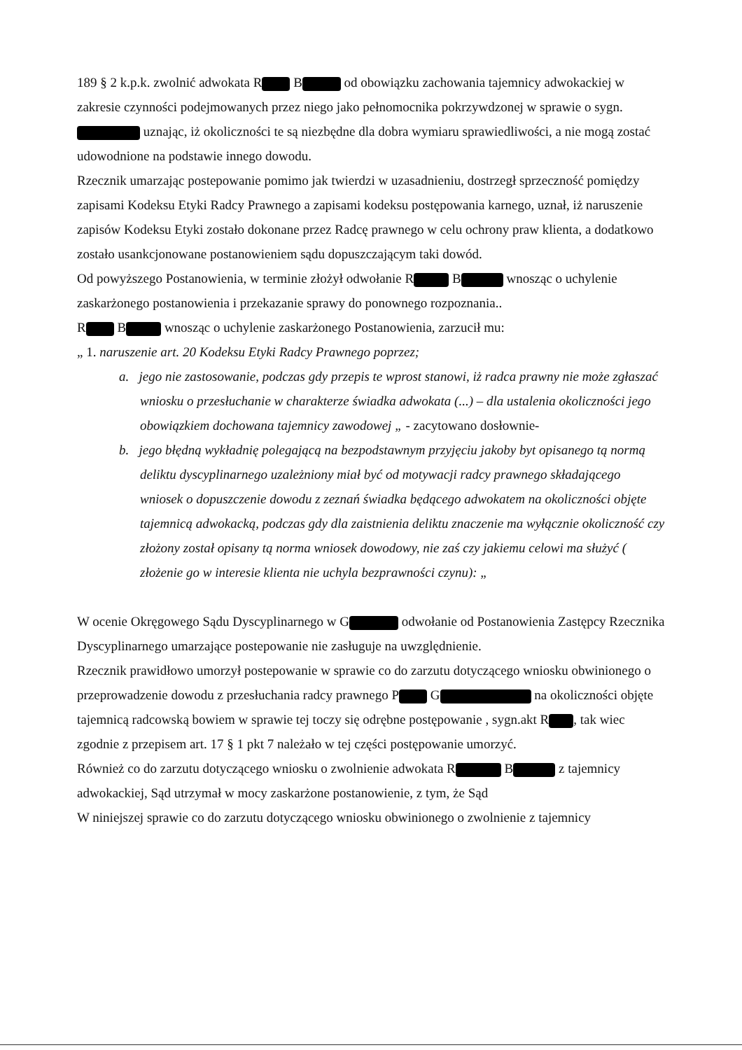189 § 2 k.p.k. zwolnić adwokata R B od obowiązku zachowania tajemnicy adwokackiej w zakresie czynności podejmowanych przez niego jako pełnomocnika pokrzywdzonej w sprawie o sygn. uznając, iż okoliczności te są niezbędne dla dobra wymiaru sprawiedliwości, a nie mogą zostać udowodnione na podstawie innego dowodu.
Rzecznik umarzając postepowanie pomimo jak twierdzi w uzasadnieniu, dostrzegł sprzeczność pomiędzy zapisami Kodeksu Etyki Radcy Prawnego a zapisami kodeksu postępowania karnego, uznał, iż naruszenie zapisów Kodeksu Etyki zostało dokonane przez Radcę prawnego w celu ochrony praw klienta, a dodatkowo zostało usankcjonowane postanowieniem sądu dopuszczającym taki dowód.
Od powyższego Postanowienia, w terminie złożył odwołanie R B wnosząc o uchylenie zaskarżonego postanowienia i przekazanie sprawy do ponownego rozpoznania..
R B wnosząc o uchylenie zaskarżonego Postanowienia, zarzucił mu:
„ 1. naruszenie art. 20 Kodeksu Etyki Radcy Prawnego poprzez;
a. jego nie zastosowanie, podczas gdy przepis te wprost stanowi, iż radca prawny nie może zgłaszać wniosku o przesłuchanie w charakterze świadka adwokata (...) – dla ustalenia okoliczności jego obowiązkiem dochowana tajemnicy zawodowej „ - zacytowano dosłownie-
b. jego błędną wykładnię polegającą na bezpodstawnym przyjęciu jakoby byt opisanego tą normą deliktu dyscyplinarnego uzależniony miał być od motywacji radcy prawnego składającego wniosek o dopuszczenie dowodu z zeznań świadka będącego adwokatem na okoliczności objęte tajemnicą adwokacką, podczas gdy dla zaistnienia deliktu znaczenie ma wyłącznie okoliczność czy złożony został opisany tą norma wniosek dowodowy, nie zaś czy jakiemu celowi ma służyć ( złożenie go w interesie klienta nie uchyla bezprawności czynu): „
W ocenie Okręgowego Sądu Dyscyplinarnego w G odwołanie od Postanowienia Zastępcy Rzecznika Dyscyplinarnego umarzające postepowanie nie zasługuje na uwzględnienie.
Rzecznik prawidłowo umorzył postepowanie w sprawie co do zarzutu dotyczącego wniosku obwinionego o przeprowadzenie dowodu z przesłuchania radcy prawnego P G na okoliczności objęte tajemnicą radcowską bowiem w sprawie tej toczy się odrębne postępowanie , sygn.akt R , tak wiec zgodnie z przepisem art. 17 § 1 pkt 7 należało w tej części postępowanie umorzyć.
Również co do zarzutu dotyczącego wniosku o zwolnienie adwokata R B z tajemnicy adwokackiej, Sąd utrzymał w mocy zaskarżone postanowienie, z tym, że Sąd
W niniejszej sprawie co do zarzutu dotyczącego wniosku obwinionego o zwolnienie z tajemnicy